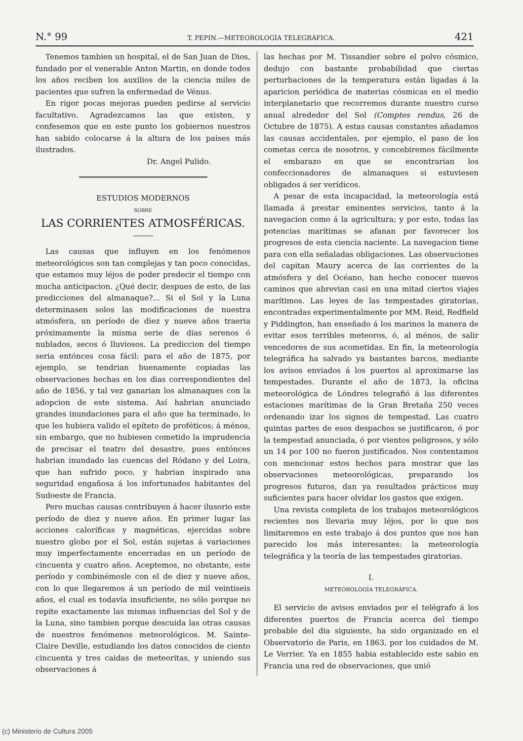N.° 99 T. PEPIN.—METEOROLOGÍA TELEGRÁFICA. 421
Tenemos tambien un hospital, el de San Juan de Dios, fundado por el venerable Anton Martin, en donde todos los años reciben los auxilios de la ciencia miles de pacientes que sufren la enfermedad de Vénus.
En rigor pocas mejoras pueden pedirse al servicio facultativo. Agradezcamos las que existen, y confesemos que en este punto los gobiernos nuestros han sabido colocarse á la altura de los paises más ilustrados.
Dr. Angel Pulido.
ESTUDIOS MODERNOS
SOBRE
LAS CORRIENTES ATMOSFÉRICAS.
Las causas que influyen en los fenómenos meteorológicos son tan complejas y tan poco conocidas, que estamos muy léjos de poder predecir el tiempo con mucha anticipacion. ¿Qué decir, despues de esto, de las predicciones del almanaque?... Si el Sol y la Luna determinasen solos las modificaciones de nuestra atmósfera, un período de diez y nueve años traeria próximamente la misma serie de dias serenos ó nublados, secos ó lluviosos. La prediccion del tiempo seria entónces cosa fácil: para el año de 1875, por ejemplo, se tendrian buenamente copiadas las observaciones hechas en los dias correspondientes del año de 1856, y tal vez ganarian los almanaques con la adopcion de este sistema. Así habrian anunciado grandes inundaciones para el año que ha terminado, lo que les hubiera valido el epíteto de proféticos; á ménos, sin embargo, que no hubiesen cometido la imprudencia de precisar el teatro del desastre, pues entónces habrian inundado las cuencas del Ródano y del Loira, que han sufrido poco, y habrian inspirado una seguridad engañosa á los infortunados habitantes del Sudoeste de Francia.
Pero muchas causas contribuyen á hacer ilusorio este período de diez y nueve años. En primer lugar las acciones caloríficas y magnéticas, ejercidas sobre nuestro globo por el Sol, están sujetas á variaciones muy imperfectamente encerradas en un período de cincuenta y cuatro años. Aceptemos, no obstante, este período y combinémosle con el de diez y nueve años, con lo que llegaremos á un período de mil veintiseis años, el cual es todavía insuficiente, no sólo porque no repite exactamente las mismas influencias del Sol y de la Luna, sino tambien porque descuida las otras causas de nuestros fenómenos meteorológicos. M. Sainte-Claire Deville, estudiando los datos conocidos de ciento cincuenta y tres caidas de meteoritas, y uniendo sus observaciones á
las hechas por M. Tissandier sobre el polvo cósmico, dedujo con bastante probabilidad que ciertas perturbaciones de la temperatura están ligadas á la aparicion periódica de materias cósmicas en el medio interplanetario que recorremos durante nuestro curso anual alrededor del Sol (Comptes rendus, 26 de Octubre de 1875). A estas causas constantes añadamos las causas accidentales, por ejemplo, el paso de los cometas cerca de nosotros, y concebiremos fácilmente el embarazo en que se encontrarian los confeccionadores de almanaques si estuviesen obligados á ser verídicos.
A pesar de esta incapacidad, la meteorología está llamada á prestar eminentes servicios, tanto á la navegacion como á la agricultura; y por esto, todas las potencias marítimas se afanan por favorecer los progresos de esta ciencia naciente. La navegacion tiene para con ella señaladas obligaciones. Las observaciones del capitan Maury acerca de las corrientes de la atmósfera y del Océano, han hecho conocer nuevos caminos que abrevian casi en una mitad ciertos viajes marítimos. Las leyes de las tempestades giratorias, encontradas experimentalmente por MM. Reid, Redfield y Piddington, han enseñado á los marinos la manera de evitar esos terribles meteoros, ó, al ménos, de salir vencedores de sus acometidas. En fin, la meteorología telegráfica ha salvado ya bastantes barcos, mediante los avisos enviados á los puertos al aproximarse las tempestades. Durante el año de 1873, la oficina meteorológica de Lóndres telegrafió á las diferentes estaciones marítimas de la Gran Bretaña 250 veces ordenando izar los signos de tempestad. Las cuatro quintas partes de esos despachos se justificaron, ó por la tempestad anunciada, ó por vientos peligrosos, y sólo un 14 por 100 no fueron justificados. Nos contentamos con mencionar estos hechos para mostrar que las observaciones meteorológicas, preparando los progresos futuros, dan ya resultados prácticos muy suficientes para hacer olvidar los gastos que exigen.
Una revista completa de los trabajos meteorológicos recientes nos llevaria muy léjos, por lo que nos limitaremos en este trabajo á dos puntos que nos han parecido los más interesantes: la meteorología telegráfica y la teoría de las tempestades giratorias.
I.
METEOROLOGÍA TELEGRÁFICA.
El servicio de avisos enviados por el telégrafo á los diferentes puertos de Francia acerca del tiempo probable del dia siguiente, ha sido organizado en el Observatorio de Paris, en 1863, por los cuidados de M. Le Verrier. Ya en 1855 habia establecido este sabio en Francia una red de observaciones, que unió
(c) Ministerio de Cultura 2005